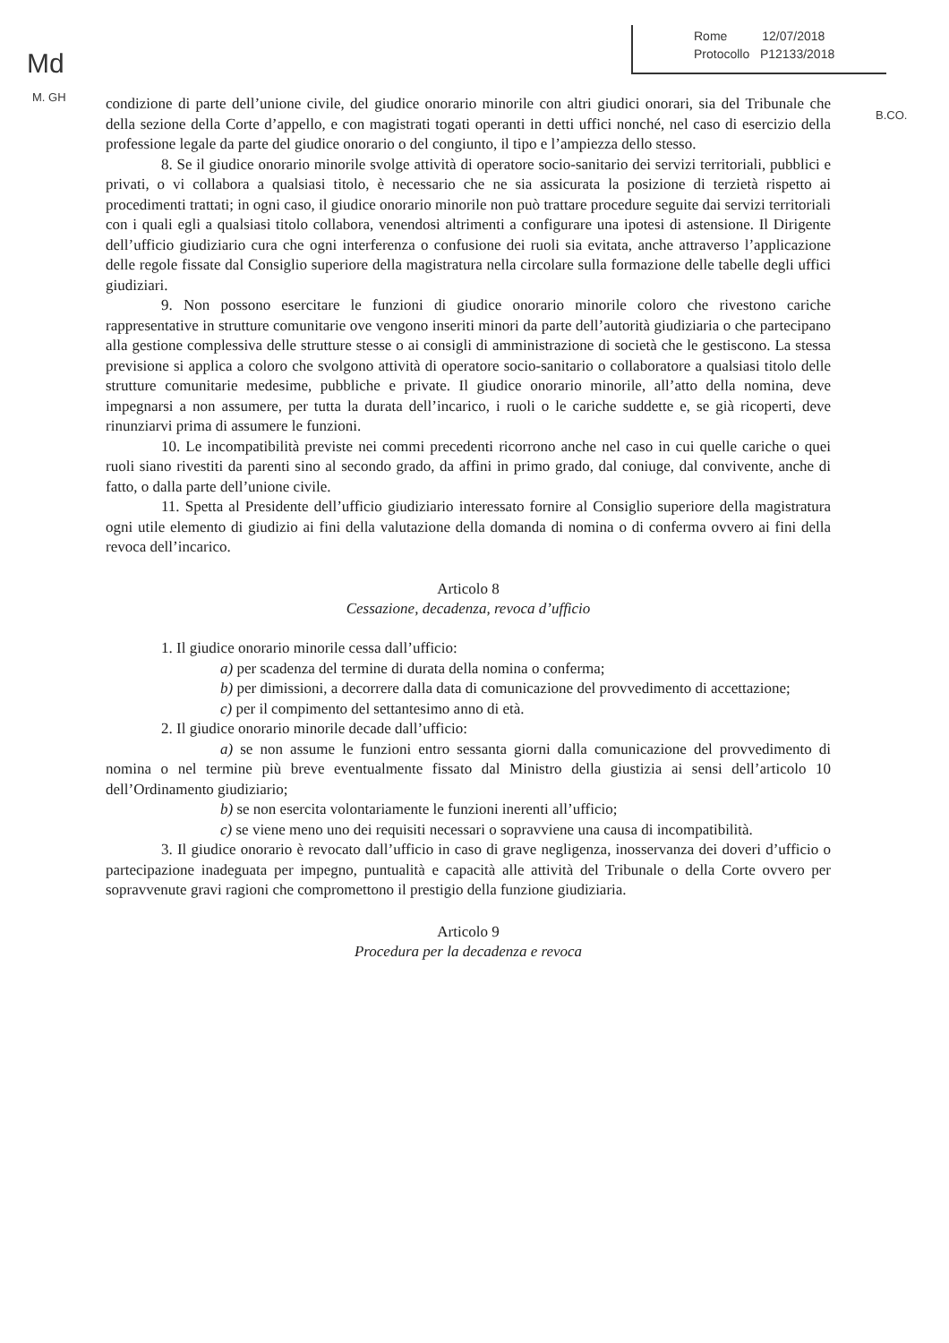Md
M. GH
Rome 12/07/2018
Protocollo P12133/2018
B.CO.
condizione di parte dell’unione civile, del giudice onorario minorile con altri giudici onorari, sia del Tribunale che della sezione della Corte d’appello, e con magistrati togati operanti in detti uffici nonché, nel caso di esercizio della professione legale da parte del giudice onorario o del congiunto, il tipo e l’ampiezza dello stesso.
8. Se il giudice onorario minorile svolge attività di operatore socio-sanitario dei servizi territoriali, pubblici e privati, o vi collabora a qualsiasi titolo, è necessario che ne sia assicurata la posizione di terzietà rispetto ai procedimenti trattati; in ogni caso, il giudice onorario minorile non può trattare procedure seguite dai servizi territoriali con i quali egli a qualsiasi titolo collabora, venendosi altrimenti a configurare una ipotesi di astensione. Il Dirigente dell’ufficio giudiziario cura che ogni interferenza o confusione dei ruoli sia evitata, anche attraverso l’applicazione delle regole fissate dal Consiglio superiore della magistratura nella circolare sulla formazione delle tabelle degli uffici giudiziari.
9. Non possono esercitare le funzioni di giudice onorario minorile coloro che rivestono cariche rappresentative in strutture comunitarie ove vengono inseriti minori da parte dell’autorità giudiziaria o che partecipano alla gestione complessiva delle strutture stesse o ai consigli di amministrazione di società che le gestiscono. La stessa previsione si applica a coloro che svolgono attività di operatore socio-sanitario o collaboratore a qualsiasi titolo delle strutture comunitarie medesime, pubbliche e private. Il giudice onorario minorile, all’atto della nomina, deve impegnarsi a non assumere, per tutta la durata dell’incarico, i ruoli o le cariche suddette e, se già ricoperti, deve rinunziarvi prima di assumere le funzioni.
10. Le incompatibilità previste nei commi precedenti ricorrono anche nel caso in cui quelle cariche o quei ruoli siano rivestiti da parenti sino al secondo grado, da affini in primo grado, dal coniuge, dal convivente, anche di fatto, o dalla parte dell’unione civile.
11. Spetta al Presidente dell’ufficio giudiziario interessato fornire al Consiglio superiore della magistratura ogni utile elemento di giudizio ai fini della valutazione della domanda di nomina o di conferma ovvero ai fini della revoca dell’incarico.
Articolo 8
Cessazione, decadenza, revoca d’ufficio
1. Il giudice onorario minorile cessa dall’ufficio:
a) per scadenza del termine di durata della nomina o conferma;
b) per dimissioni, a decorrere dalla data di comunicazione del provvedimento di accettazione;
c) per il compimento del settantesimo anno di età.
2. Il giudice onorario minorile decade dall’ufficio:
a) se non assume le funzioni entro sessanta giorni dalla comunicazione del provvedimento di nomina o nel termine più breve eventualmente fissato dal Ministro della giustizia ai sensi dell’articolo 10 dell’Ordinamento giudiziario;
b) se non esercita volontariamente le funzioni inerenti all’ufficio;
c) se viene meno uno dei requisiti necessari o sopravviene una causa di incompatibilità.
3. Il giudice onorario è revocato dall’ufficio in caso di grave negligenza, inosservanza dei doveri d’ufficio o partecipazione inadeguata per impegno, puntualità e capacità alle attività del Tribunale o della Corte ovvero per sopravvenute gravi ragioni che compromettono il prestigio della funzione giudiziaria.
Articolo 9
Procedura per la decadenza e revoca